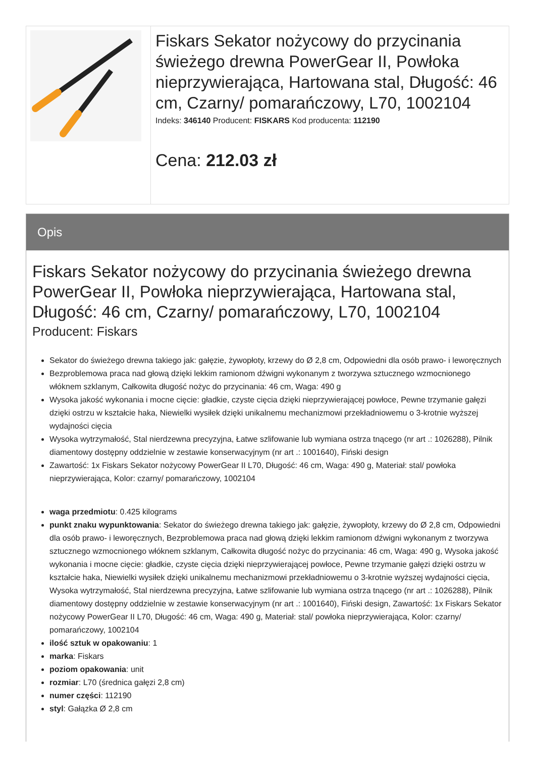Fiskars Sekator nożycowy do przycinania świeżego drewna PowerGear II, Powłoka nieprzywierająca, Hartowana stal, Długość: 46 cm, Czarny/ pomarańczowy, L70, 1002104
Indeks: 346140 Producent: FISKARS Kod producenta: 112190
Cena: 212.03 zł
Opis
Fiskars Sekator nożycowy do przycinania świeżego drewna PowerGear II, Powłoka nieprzywierająca, Hartowana stal, Długość: 46 cm, Czarny/ pomarańczowy, L70, 1002104
Producent: Fiskars
Sekator do świeżego drewna takiego jak: gałęzie, żywopłoty, krzewy do Ø 2,8 cm, Odpowiedni dla osób prawo- i leworęcznych
Bezproblemowa praca nad głową dzięki lekkim ramionom dźwigni wykonanym z tworzywa sztucznego wzmocnionego włóknem szklanym, Całkowita długość nożyc do przycinania: 46 cm, Waga: 490 g
Wysoka jakość wykonania i mocne cięcie: gładkie, czyste cięcia dzięki nieprzywierającej powłoce, Pewne trzymanie gałęzi dzięki ostrzu w kształcie haka, Niewielki wysiłek dzięki unikalnemu mechanizmowi przekładniowemu o 3-krotnie wyższej wydajności cięcia
Wysoka wytrzymałość, Stal nierdzewna precyzyjna, Łatwe szlifowanie lub wymiana ostrza tnącego (nr art .: 1026288), Pilnik diamentowy dostępny oddzielnie w zestawie konserwacyjnym (nr art .: 1001640), Fiński design
Zawartość: 1x Fiskars Sekator nożycowy PowerGear II L70, Długość: 46 cm, Waga: 490 g, Materiał: stal/ powłoka nieprzywierająca, Kolor: czarny/ pomarańczowy, 1002104
waga przedmiotu: 0.425 kilograms
punkt znaku wypunktowania: Sekator do świeżego drewna takiego jak: gałęzie, żywopłoty, krzewy do Ø 2,8 cm, Odpowiedni dla osób prawo- i leworęcznych, Bezproblemowa praca nad głową dzięki lekkim ramionom dźwigni wykonanym z tworzywa sztucznego wzmocnionego włóknem szklanym, Całkowita długość nożyc do przycinania: 46 cm, Waga: 490 g, Wysoka jakość wykonania i mocne cięcie: gładkie, czyste cięcia dzięki nieprzywierającej powłoce, Pewne trzymanie gałęzi dzięki ostrzu w kształcie haka, Niewielki wysiłek dzięki unikalnemu mechanizmowi przekładniowemu o 3-krotnie wyższej wydajności cięcia, Wysoka wytrzymałość, Stal nierdzewna precyzyjna, Łatwe szlifowanie lub wymiana ostrza tnącego (nr art .: 1026288), Pilnik diamentowy dostępny oddzielnie w zestawie konserwacyjnym (nr art .: 1001640), Fiński design, Zawartość: 1x Fiskars Sekator nożycowy PowerGear II L70, Długość: 46 cm, Waga: 490 g, Materiał: stal/ powłoka nieprzywierająca, Kolor: czarny/ pomarańczowy, 1002104
ilość sztuk w opakowaniu: 1
marka: Fiskars
poziom opakowania: unit
rozmiar: L70 (średnica gałęzi 2,8 cm)
numer części: 112190
styl: Gałązka Ø 2,8 cm